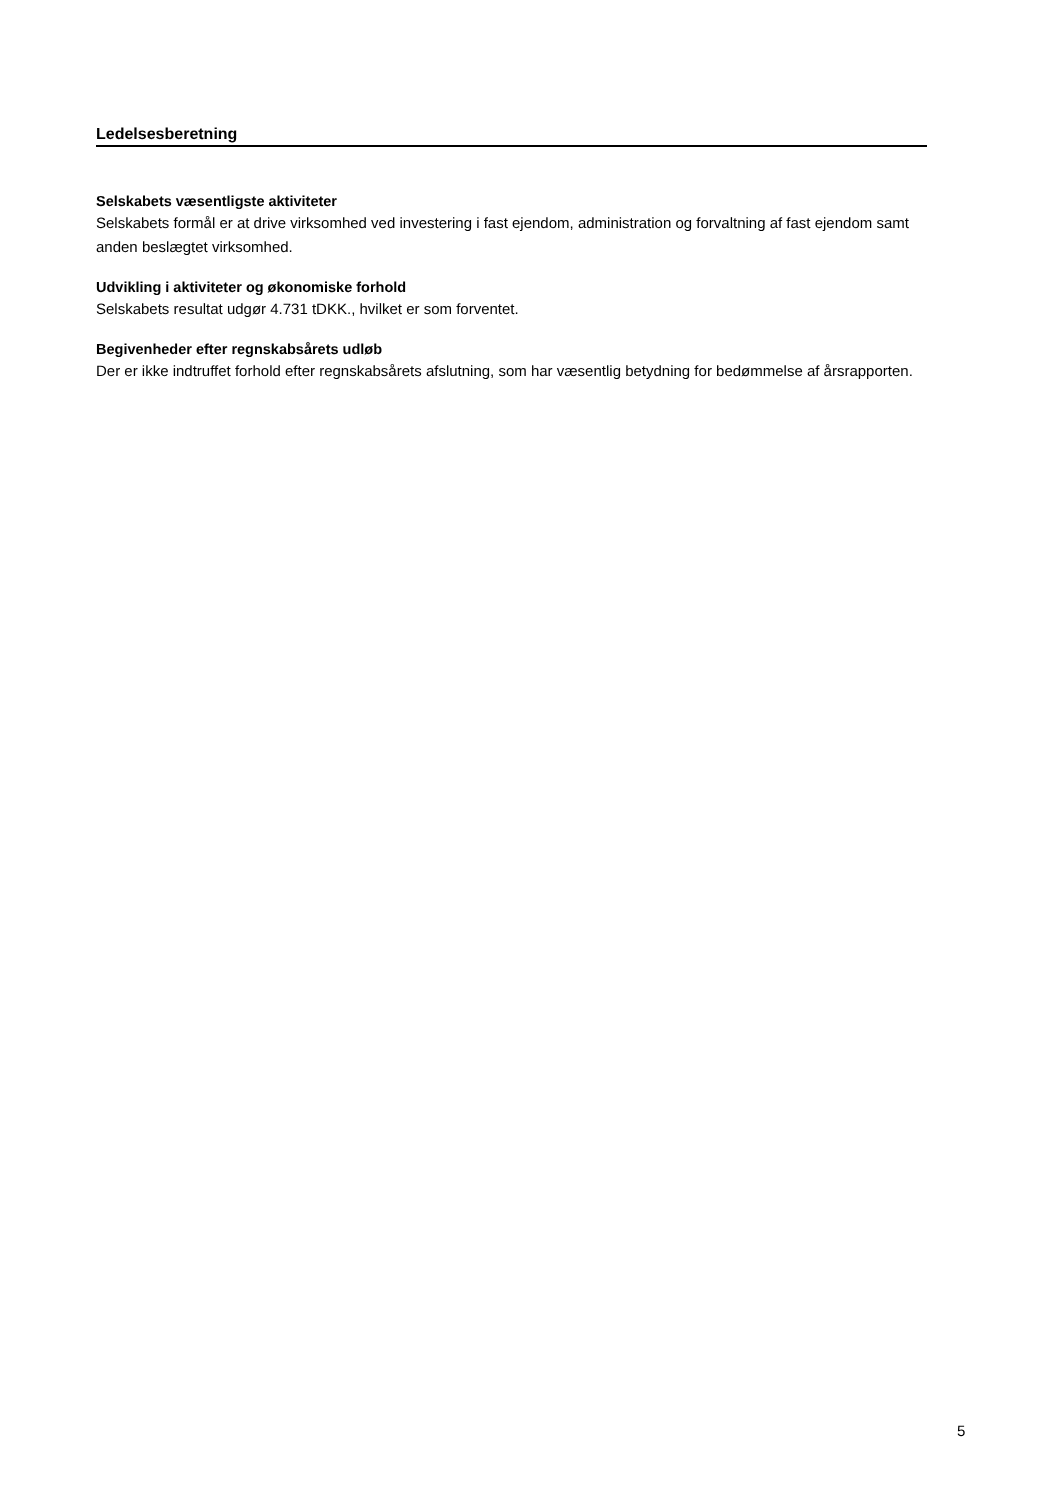Ledelsesberetning
Selskabets væsentligste aktiviteter
Selskabets formål er at drive virksomhed ved investering i fast ejendom, administration og forvaltning af fast ejendom samt anden beslægtet virksomhed.
Udvikling i aktiviteter og økonomiske forhold
Selskabets resultat udgør 4.731 tDKK., hvilket er som forventet.
Begivenheder efter regnskabsårets udløb
Der er ikke indtruffet forhold efter regnskabsårets afslutning, som har væsentlig betydning for bedømmelse af årsrapporten.
5